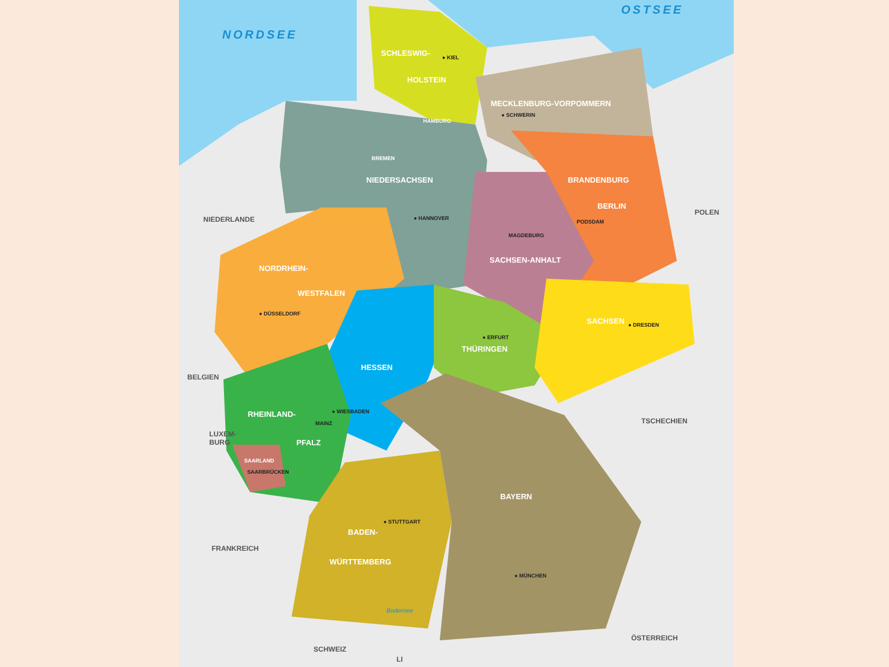NORDSEE
OSTSEE
SCHLESWIG- ● KIEL
HOLSTEIN
MECKLENBURG-VORPOMMERN
● SCHWERIN
HAMBURG
BREMEN
NIEDERSACHSEN BRANDENBURG
● HANNOVER
BERLIN
PODSDAM
NIEDERLANDE
POLEN
MAGDEBURG
SACHSEN-ANHALT
NORDRHEIN-
WESTFALEN
● DÜSSELDORF
SACHSEN ● DRESDEN
● ERFURT
THÜRINGEN
HESSEN
BELGIEN
RHEINLAND- ● WIESBADEN
MAINZ TSCHECHIEN
LUXEM-
BURG
PFALZ
SAARLAND
SAARBRÜCKEN
BAYERN
● STUTTGART
BADEN-
FRANKREICH
WÜRTTEMBERG
● MÜNCHEN
Bodensee
ÖSTERREICH
SCHWEIZ
LI